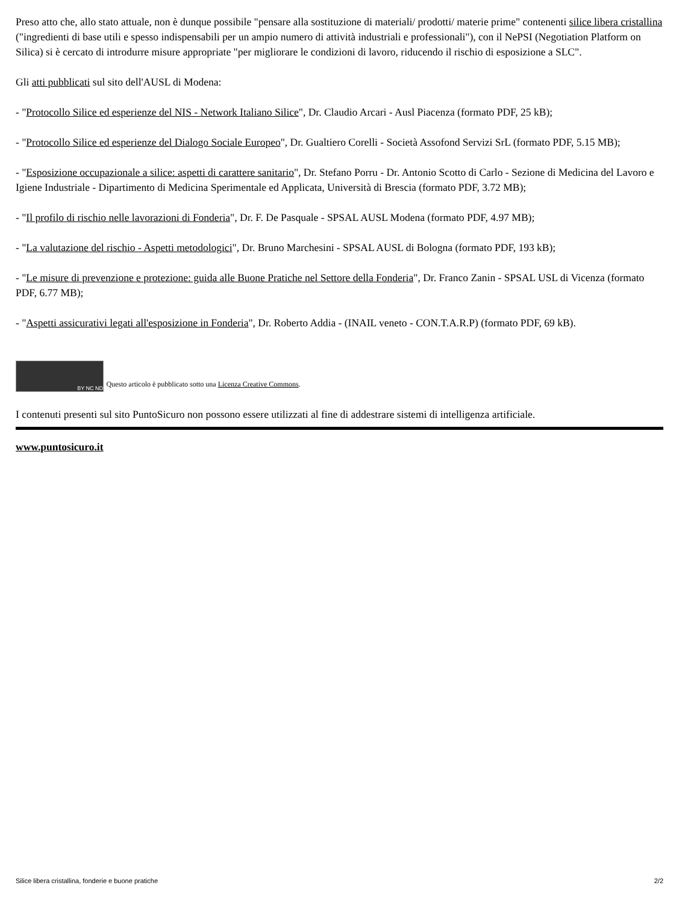Preso atto che, allo stato attuale, non è dunque possibile "pensare alla sostituzione di materiali/ prodotti/ materie prime" contenenti silice libera cristallina ("ingredienti di base utili e spesso indispensabili per un ampio numero di attività industriali e professionali"), con il NePSI (Negotiation Platform on Silica) si è cercato di introdurre misure appropriate "per migliorare le condizioni di lavoro, riducendo il rischio di esposizione a SLC".
Gli atti pubblicati sul sito dell'AUSL di Modena:
- "Protocollo Silice ed esperienze del NIS - Network Italiano Silice", Dr. Claudio Arcari - Ausl Piacenza (formato PDF, 25 kB);
- "Protocollo Silice ed esperienze del Dialogo Sociale Europeo", Dr. Gualtiero Corelli - Società Assofond Servizi SrL (formato PDF, 5.15 MB);
- "Esposizione occupazionale a silice: aspetti di carattere sanitario", Dr. Stefano Porru - Dr. Antonio Scotto di Carlo - Sezione di Medicina del Lavoro e Igiene Industriale - Dipartimento di Medicina Sperimentale ed Applicata, Università di Brescia (formato PDF, 3.72 MB);
- "Il profilo di rischio nelle lavorazioni di Fonderia", Dr. F. De Pasquale - SPSAL AUSL Modena (formato PDF, 4.97 MB);
- "La valutazione del rischio - Aspetti metodologici", Dr. Bruno Marchesini - SPSAL AUSL di Bologna (formato PDF, 193 kB);
- "Le misure di prevenzione e protezione: guida alle Buone Pratiche nel Settore della Fonderia", Dr. Franco Zanin - SPSAL USL di Vicenza (formato PDF, 6.77 MB);
- "Aspetti assicurativi legati all'esposizione in Fonderia", Dr. Roberto Addia - (INAIL veneto - CON.T.A.R.P) (formato PDF, 69 kB).
BY NC ND Questo articolo è pubblicato sotto una Licenza Creative Commons.
I contenuti presenti sul sito PuntoSicuro non possono essere utilizzati al fine di addestrare sistemi di intelligenza artificiale.
www.puntosicuro.it
Silice libera cristallina, fonderie e buone pratiche 2/2